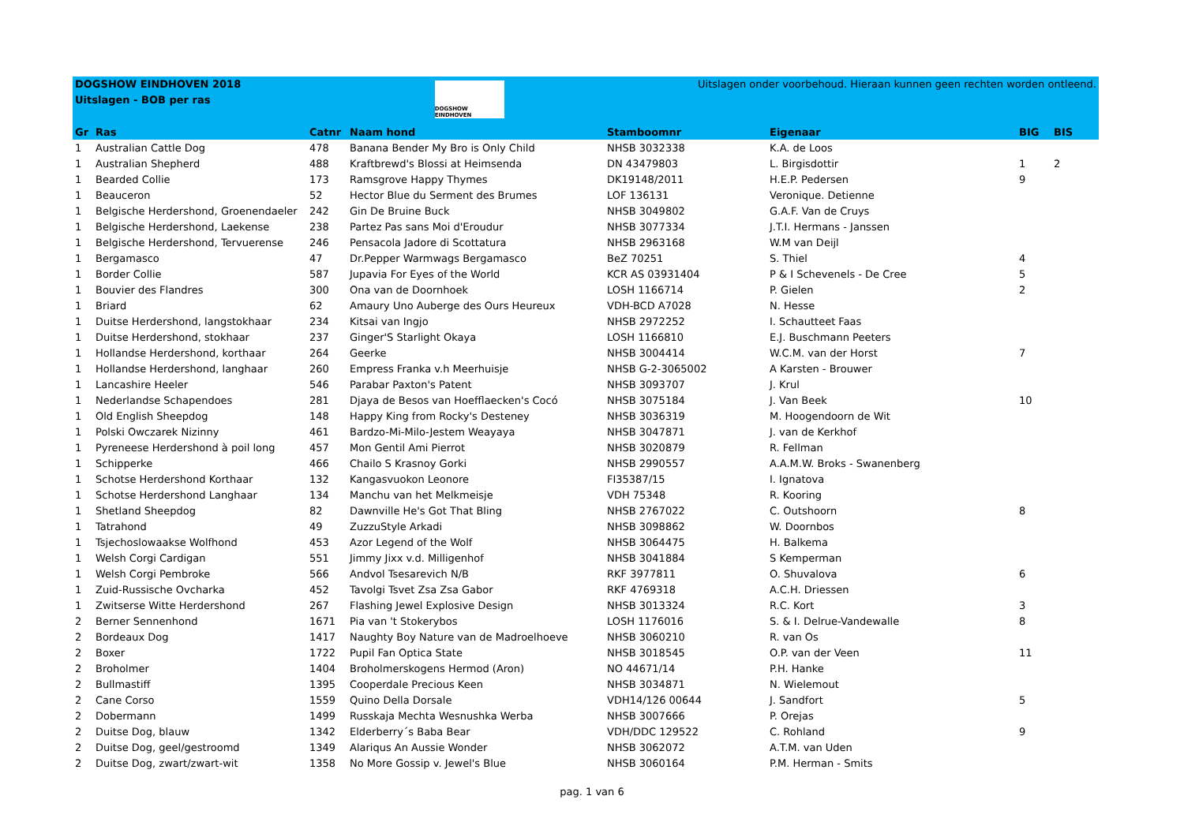DOGSHOW EINDHOVEN 2018
Uitslagen - BOB per ras
DOGSHOW EINDHOVEN
Uitslagen onder voorbehoud. Hieraan kunnen geen rechten worden ontleend.
| Gr | Ras | Catnr | Naam hond | Stamboomnr | Eigenaar | BIG | BIS |
| --- | --- | --- | --- | --- | --- | --- | --- |
| 1 | Australian Cattle Dog | 478 | Banana Bender My Bro is Only Child | NHSB 3032338 | K.A. de Loos | | |
| 1 | Australian Shepherd | 488 | Kraftbrewd's Blossi at Heimsenda | DN 43479803 | L. Birgisdottir | 1 | 2 |
| 1 | Bearded Collie | 173 | Ramsgrove Happy Thymes | DK19148/2011 | H.E.P. Pedersen | 9 | |
| 1 | Beauceron | 52 | Hector Blue du Serment des Brumes | LOF 136131 | Veronique. Detienne | | |
| 1 | Belgische Herdershond, Groenendaeler | 242 | Gin De Bruine Buck | NHSB 3049802 | G.A.F. Van de Cruys | | |
| 1 | Belgische Herdershond, Laekense | 238 | Partez Pas sans Moi d'Eroudur | NHSB 3077334 | J.T.I. Hermans - Janssen | | |
| 1 | Belgische Herdershond, Tervuerense | 246 | Pensacola Jadore di Scottatura | NHSB 2963168 | W.M van Deijl | | |
| 1 | Bergamasco | 47 | Dr.Pepper Warmwags Bergamasco | BeZ 70251 | S. Thiel | 4 | |
| 1 | Border Collie | 587 | Jupavia For Eyes of the World | KCR AS 03931404 | P & I Schevenels - De Cree | 5 | |
| 1 | Bouvier des Flandres | 300 | Ona van de Doornhoek | LOSH 1166714 | P. Gielen | 2 | |
| 1 | Briard | 62 | Amaury Uno Auberge des Ours Heureux | VDH-BCD A7028 | N. Hesse | | |
| 1 | Duitse Herdershond, langstokhaar | 234 | Kitsai van Ingjo | NHSB 2972252 | I. Schautteet Faas | | |
| 1 | Duitse Herdershond, stokhaar | 237 | Ginger'S Starlight Okaya | LOSH 1166810 | E.J. Buschmann Peeters | | |
| 1 | Hollandse Herdershond, korthaar | 264 | Geerke | NHSB 3004414 | W.C.M. van der Horst | 7 | |
| 1 | Hollandse Herdershond, langhaar | 260 | Empress Franka v.h Meerhuisje | NHSB G-2-3065002 | A Karsten - Brouwer | | |
| 1 | Lancashire Heeler | 546 | Parabar Paxton's Patent | NHSB 3093707 | J. Krul | | |
| 1 | Nederlandse Schapendoes | 281 | Djaya de Besos van Hoefflaecken's Cocó | NHSB 3075184 | J. Van Beek | 10 | |
| 1 | Old English Sheepdog | 148 | Happy King from Rocky's Desteney | NHSB 3036319 | M. Hoogendoorn de Wit | | |
| 1 | Polski Owczarek Nizinny | 461 | Bardzo-Mi-Milo-Jestem Weayaya | NHSB 3047871 | J. van de Kerkhof | | |
| 1 | Pyreneese Herdershond à poil long | 457 | Mon Gentil Ami Pierrot | NHSB 3020879 | R. Fellman | | |
| 1 | Schipperke | 466 | Chailo S Krasnoy Gorki | NHSB 2990557 | A.A.M.W. Broks - Swanenberg | | |
| 1 | Schotse Herdershond Korthaar | 132 | Kangasvuokon Leonore | FI35387/15 | I. Ignatova | | |
| 1 | Schotse Herdershond Langhaar | 134 | Manchu van het Melkmeisje | VDH 75348 | R. Kooring | | |
| 1 | Shetland Sheepdog | 82 | Dawnville He's Got That Bling | NHSB 2767022 | C. Outshoorn | 8 | |
| 1 | Tatrahond | 49 | ZuzzuStyle Arkadi | NHSB 3098862 | W. Doornbos | | |
| 1 | Tsjechoslowaakse Wolfhond | 453 | Azor Legend of the Wolf | NHSB 3064475 | H. Balkema | | |
| 1 | Welsh Corgi Cardigan | 551 | Jimmy Jixx v.d. Milligenhof | NHSB 3041884 | S Kemperman | | |
| 1 | Welsh Corgi Pembroke | 566 | Andvol Tsesarevich N/B | RKF 3977811 | O. Shuvalova | 6 | |
| 1 | Zuid-Russische Ovcharka | 452 | Tavolgi Tsvet Zsa Zsa Gabor | RKF 4769318 | A.C.H. Driessen | | |
| 1 | Zwitserse Witte Herdershond | 267 | Flashing Jewel Explosive Design | NHSB 3013324 | R.C. Kort | 3 | |
| 2 | Berner Sennenhond | 1671 | Pia van 't Stokerybos | LOSH 1176016 | S. & I. Delrue-Vandewalle | 8 | |
| 2 | Bordeaux Dog | 1417 | Naughty Boy Nature van de Madroelhoeve | NHSB 3060210 | R. van Os | | |
| 2 | Boxer | 1722 | Pupil Fan Optica State | NHSB 3018545 | O.P. van der Veen | 11 | |
| 2 | Broholmer | 1404 | Broholmerskogens Hermod (Aron) | NO 44671/14 | P.H. Hanke | | |
| 2 | Bullmastiff | 1395 | Cooperdale Precious Keen | NHSB 3034871 | N. Wielemout | | |
| 2 | Cane Corso | 1559 | Quino Della Dorsale | VDH14/126 00644 | J. Sandfort | 5 | |
| 2 | Dobermann | 1499 | Russkaja Mechta Wesnushka Werba | NHSB 3007666 | P. Orejas | | |
| 2 | Duitse Dog, blauw | 1342 | Elderberry´s Baba Bear | VDH/DDC 129522 | C. Rohland | 9 | |
| 2 | Duitse Dog, geel/gestroomd | 1349 | Alariqus An Aussie Wonder | NHSB 3062072 | A.T.M. van Uden | | |
| 2 | Duitse Dog, zwart/zwart-wit | 1358 | No More Gossip v. Jewel's Blue | NHSB 3060164 | P.M. Herman - Smits | | |
pag. 1 van 6